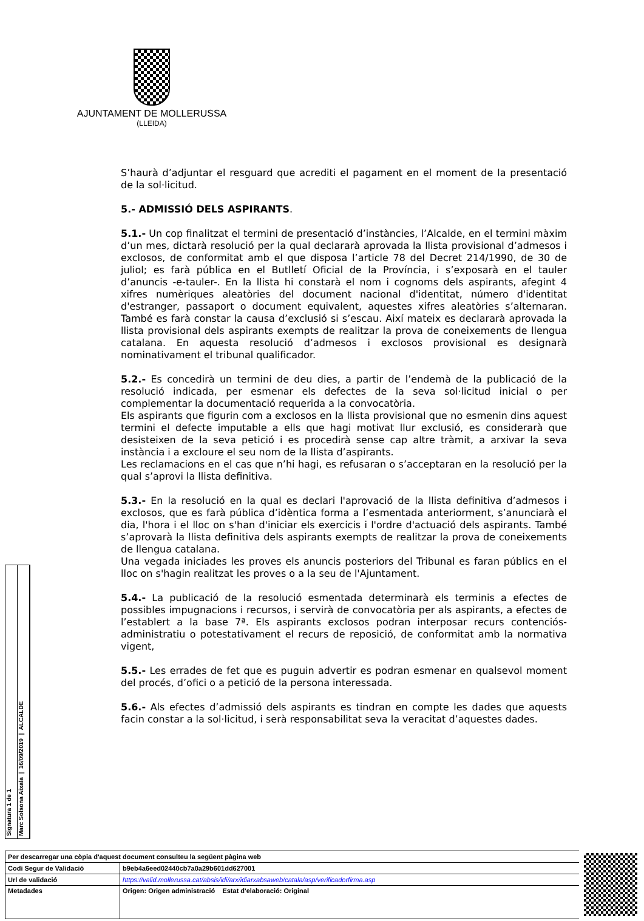AJUNTAMENT DE MOLLERUSSA
(LLEIDA)
S’haurà d’adjuntar el resguard que acrediti el pagament en el moment de la presentació de la sol·licitud.
5.- ADMISSIÓ DELS ASPIRANTS.
5.1.- Un cop finalitzat el termini de presentació d’instàncies, l’Alcalde, en el termini màxim d’un mes, dictarà resolució per la qual declararà aprovada la llista provisional d’admesos i exclosos, de conformitat amb el que disposa l’article 78 del Decret 214/1990, de 30 de juliol; es farà pública en el Butlletí Oficial de la Província, i s’exposarà en el tauler d’anuncis -e-tauler-. En la llista hi constarà el nom i cognoms dels aspirants, afegint 4 xifres numèriques aleatòries del document nacional d'identitat, número d'identitat d'estranger, passaport o document equivalent, aquestes xifres aleatòries s’alternaran. També es farà constar la causa d’exclusió si s’escau. Així mateix es declararà aprovada la llista provisional dels aspirants exempts de realitzar la prova de coneixements de llengua catalana. En aquesta resolució d’admesos i exclosos provisional es designarà nominativament el tribunal qualificador.
5.2.- Es concedirà un termini de deu dies, a partir de l’endemà de la publicació de la resolució indicada, per esmenar els defectes de la seva sol·licitud inicial o per complementar la documentació requerida a la convocatòria.
Els aspirants que figurin com a exclosos en la llista provisional que no esmenin dins aquest termini el defecte imputable a ells que hagi motivat llur exclusió, es considerarà que desisteixen de la seva petició i es procedirà sense cap altre tràmit, a arxivar la seva instància i a excloure el seu nom de la llista d’aspirants.
Les reclamacions en el cas que n’hi hagi, es refusaran o s’acceptaran en la resolució per la qual s’aprovi la llista definitiva.
5.3.- En la resolució en la qual es declari l'aprovació de la llista definitiva d’admesos i exclosos, que es farà pública d’idèntica forma a l’esmentada anteriorment, s’anunciarà el dia, l'hora i el lloc on s'han d'iniciar els exercicis i l'ordre d'actuació dels aspirants. També s’aprovarà la llista definitiva dels aspirants exempts de realitzar la prova de coneixements de llengua catalana.
Una vegada iniciades les proves els anuncis posteriors del Tribunal es faran públics en el lloc on s'hagin realitzat les proves o a la seu de l'Ajuntament.
5.4.- La publicació de la resolució esmentada determinarà els terminis a efectes de possibles impugnacions i recursos, i servirà de convocatòria per als aspirants, a efectes de l’establert a la base 7ª. Els aspirants exclosos podran interposar recurs contenciós-administratiu o potestativament el recurs de reposició, de conformitat amb la normativa vigent,
5.5.- Les errades de fet que es puguin advertir es podran esmenar en qualsevol moment del procés, d’ofici o a petició de la persona interessada.
5.6.- Als efectes d’admissió dels aspirants es tindran en compte les dades que aquests facin constar a la sol·licitud, i serà responsabilitat seva la veracitat d’aquestes dades.
Signatura 1 de 1
Marc Solsona Aixala | 16/09/2019 | ALCALDE
| Per descarregar una còpia d'aquest document consulteu la següent pàgina web | | |
| Codi Segur de Validació | b9eb4a6eed02440cb7a0a29b601dd627001 | |
| Url de validació | https://valid.mollerussa.cat/absis/idi/arx/idiarxabsaweb/catala/asp/verificadorfirma.asp | |
| Metadades | Origen: Origen administració Estat d'elaboració: Original | |